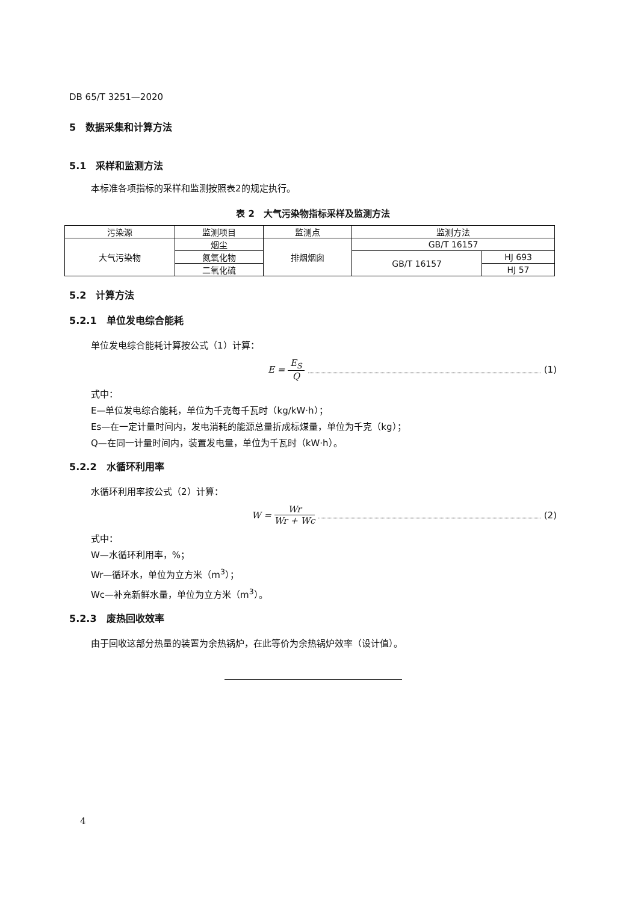DB 65/T 3251—2020
5　数据采集和计算方法
5.1　采样和监测方法
本标准各项指标的采样和监测按照表2的规定执行。
表 2　大气污染物指标采样及监测方法
| 污染源 | 监测项目 | 监测点 | 监测方法 | |
| 大气污染物 | 烟尘 | 排烟烟囱 | GB/T 16157 | |
| | 氮氧化物 | | GB/T 16157 | HJ 693 |
| | 二氧化硫 | | | HJ 57 |
5.2　计算方法
5.2.1　单位发电综合能耗
单位发电综合能耗计算按公式（1）计算：
E = E<sub>S</sub> Q (1)
式中：
E—单位发电综合能耗，单位为千克每千瓦时（kg/kW·h）；
Es—在一定计量时间内，发电消耗的能源总量折成标煤量，单位为千克（kg）；
Q—在同一计量时间内，装置发电量，单位为千瓦时（kW·h）。
5.2.2　水循环利用率
水循环利用率按公式（2）计算：
W = Wr Wr + Wc (2)
式中：
W—水循环利用率，%；
Wr—循环水，单位为立方米（m<sup>3</sup>）；
Wc—补充新鲜水量，单位为立方米（m<sup>3</sup>）。
5.2.3　废热回收效率
由于回收这部分热量的装置为余热锅炉，在此等价为余热锅炉效率（设计值）。
4